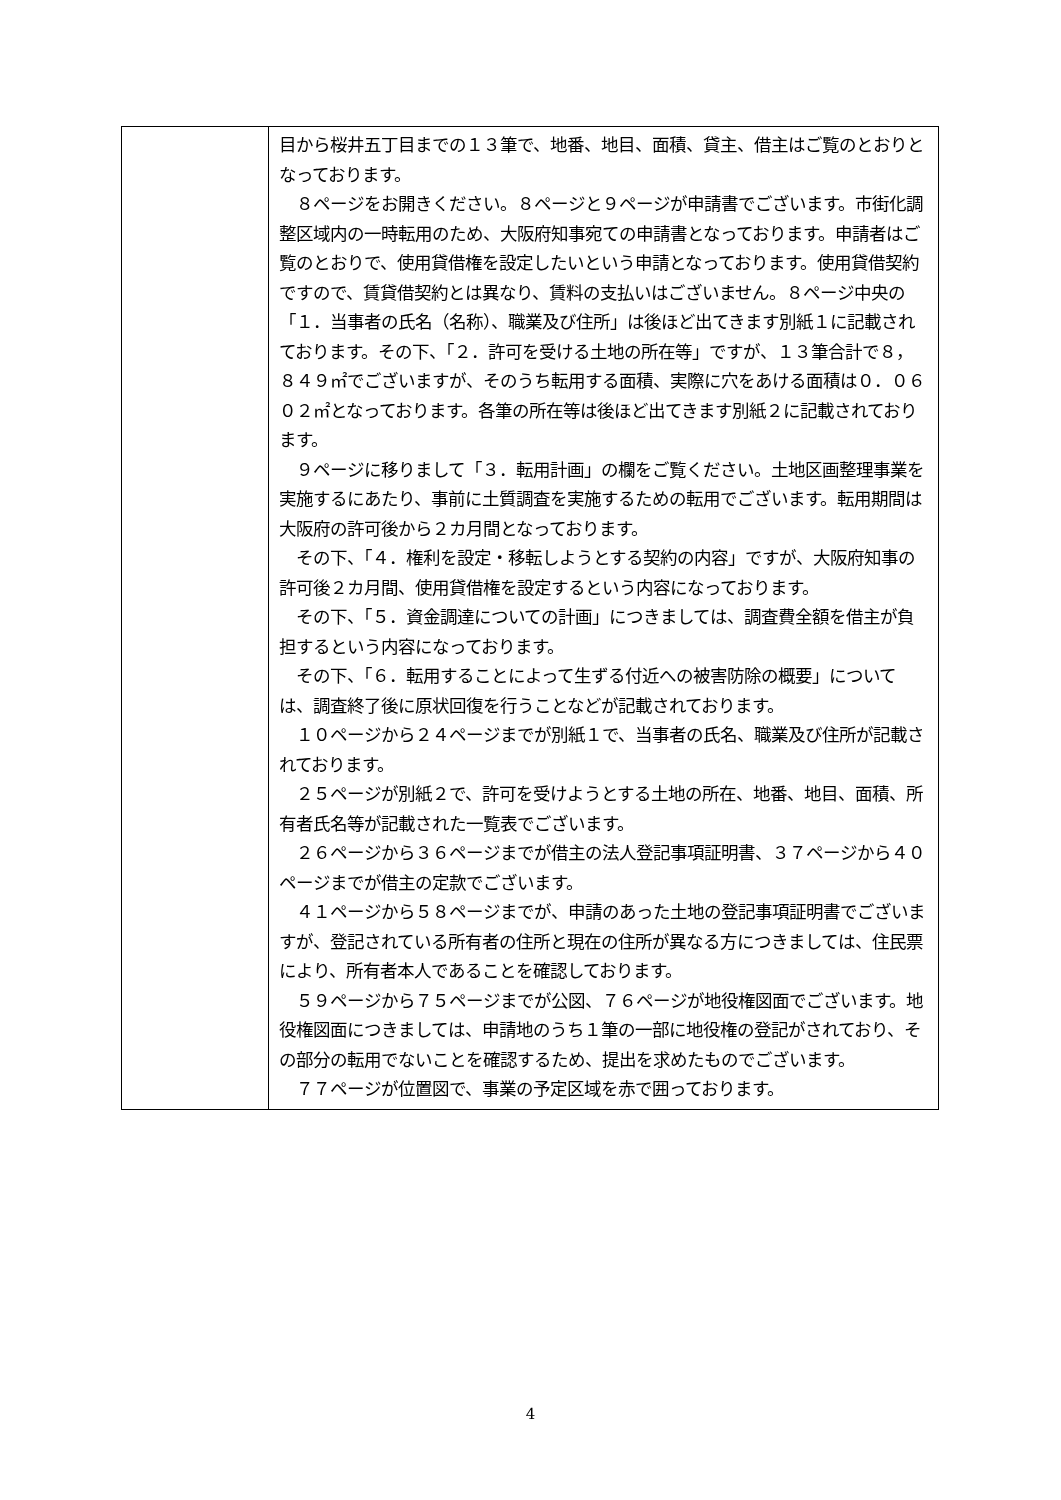| | 目から桜井五丁目までの１３筆で、地番、地目、面積、貸主、借主はご覧のとおりとなっております。 ８ページをお開きください。８ページと９ページが申請書でございます。市街化調整区域内の一時転用のため、大阪府知事宛ての申請書となっております。申請者はご覧のとおりで、使用貸借権を設定したいという申請となっております。使用貸借契約ですので、賃貸借契約とは異なり、賃料の支払いはございません。８ページ中央の「１．当事者の氏名（名称）、職業及び住所」は後ほど出てきます別紙１に記載されております。その下、「２．許可を受ける土地の所在等」ですが、１３筆合計で８，８４９㎡でございますが、そのうち転用する面積、実際に穴をあける面積は０．０６０２㎡となっております。各筆の所在等は後ほど出てきます別紙２に記載されております。 ９ページに移りまして「３．転用計画」の欄をご覧ください。土地区画整理事業を実施するにあたり、事前に土質調査を実施するための転用でございます。転用期間は大阪府の許可後から２カ月間となっております。 その下、「４．権利を設定・移転しようとする契約の内容」ですが、大阪府知事の許可後２カ月間、使用貸借権を設定するという内容になっております。 その下、「５．資金調達についての計画」につきましては、調査費全額を借主が負担するという内容になっております。 その下、「６．転用することによって生ずる付近への被害防除の概要」については、調査終了後に原状回復を行うことなどが記載されております。 １０ページから２４ページまでが別紙１で、当事者の氏名、職業及び住所が記載されております。 ２５ページが別紙２で、許可を受けようとする土地の所在、地番、地目、面積、所有者氏名等が記載された一覧表でございます。 ２６ページから３６ページまでが借主の法人登記事項証明書、３７ページから４０ページまでが借主の定款でございます。 ４１ページから５８ページまでが、申請のあった土地の登記事項証明書でございますが、登記されている所有者の住所と現在の住所が異なる方につきましては、住民票により、所有者本人であることを確認しております。 ５９ページから７５ページまでが公図、７６ページが地役権図面でございます。地役権図面につきましては、申請地のうち１筆の一部に地役権の登記がされており、その部分の転用でないことを確認するため、提出を求めたものでございます。 ７７ページが位置図で、事業の予定区域を赤で囲っております。 |
4